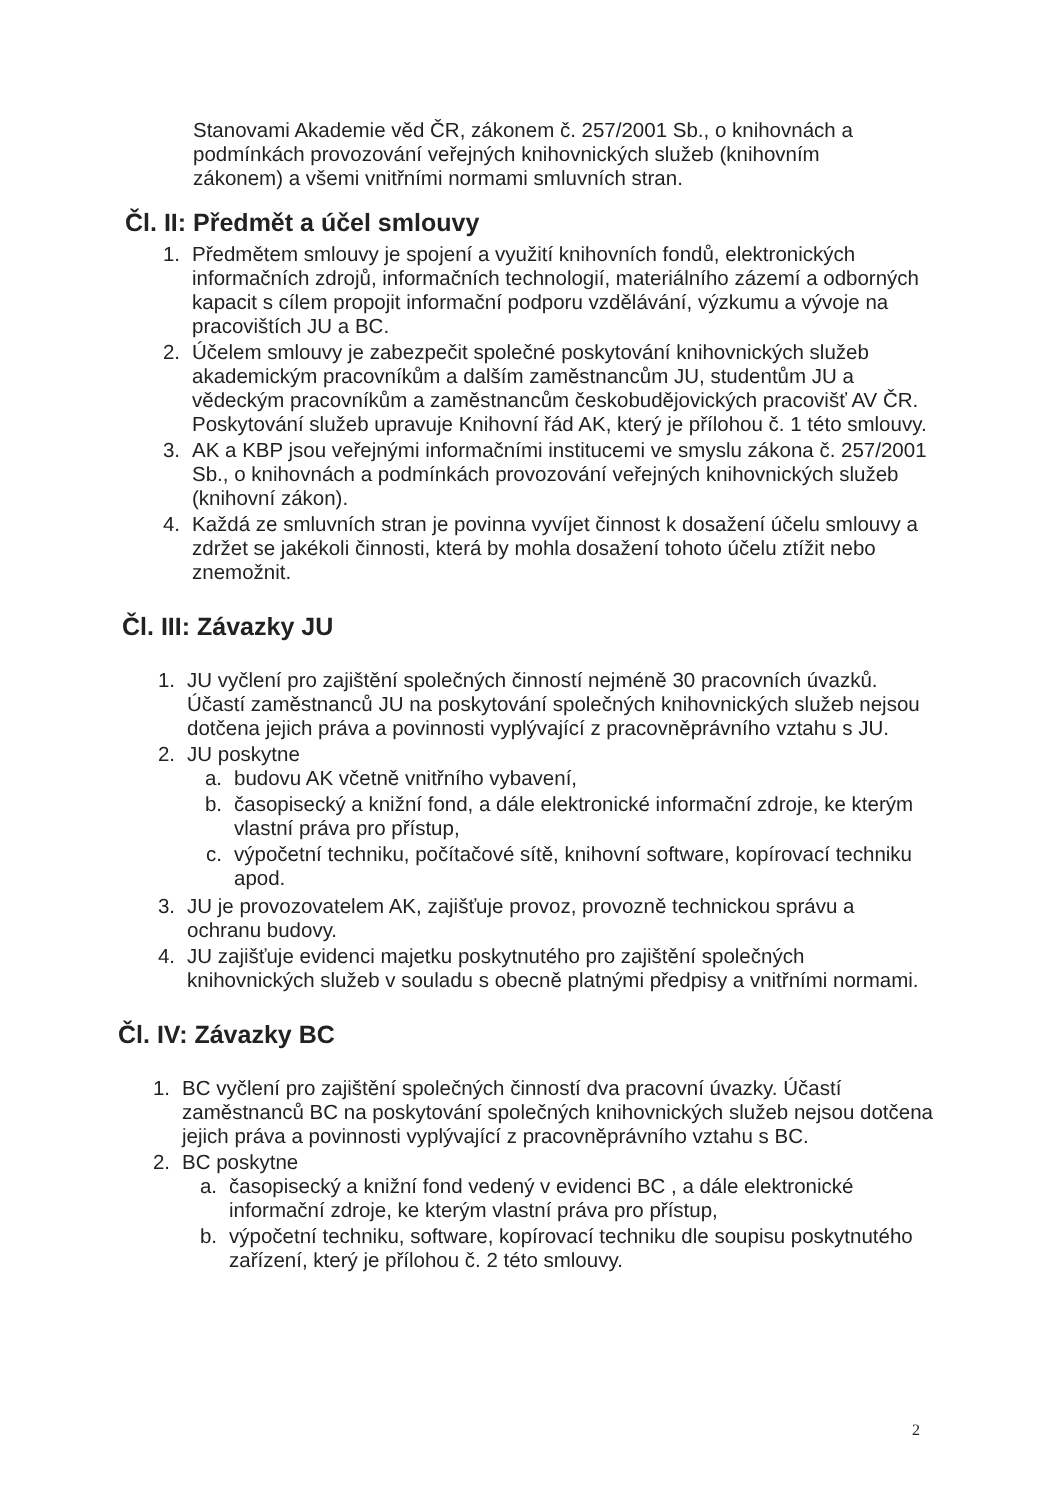Stanovami Akademie věd ČR, zákonem č. 257/2001 Sb., o knihovnách a podmínkách provozování veřejných knihovnických služeb (knihovním zákonem) a všemi vnitřními normami smluvních stran.
Čl. II: Předmět a účel smlouvy
1. Předmětem smlouvy je spojení a využití knihovních fondů, elektronických informačních zdrojů, informačních technologií, materiálního zázemí a odborných kapacit s cílem propojit informační podporu vzdělávání, výzkumu a vývoje na pracovištích JU a BC.
2. Účelem smlouvy je zabezpečit společné poskytování knihovnických služeb akademickým pracovníkům a dalším zaměstnancům JU, studentům JU a vědeckým pracovníkům a zaměstnancům českobudějovických pracovišť AV ČR. Poskytování služeb upravuje Knihovní řád AK, který je přílohou č. 1 této smlouvy.
3. AK a KBP jsou veřejnými informačními institucemi ve smyslu zákona č. 257/2001 Sb., o knihovnách a podmínkách provozování veřejných knihovnických služeb (knihovní zákon).
4. Každá ze smluvních stran je povinna vyvíjet činnost k dosažení účelu smlouvy a zdržet se jakékoli činnosti, která by mohla dosažení tohoto účelu ztížit nebo znemožnit.
Čl. III: Závazky JU
1. JU vyčlení pro zajištění společných činností nejméně 30 pracovních úvazků. Účastí zaměstnanců JU na poskytování společných knihovnických služeb nejsou dotčena jejich práva a povinnosti vyplývající z pracovněprávního vztahu s JU.
2. JU poskytne
a. budovu AK včetně vnitřního vybavení,
b. časopisecký a knižní fond, a dále elektronické informační zdroje, ke kterým vlastní práva pro přístup,
c. výpočetní techniku, počítačové sítě, knihovní software, kopírovací techniku apod.
3. JU je provozovatelem AK, zajišťuje provoz, provozně technickou správu a ochranu budovy.
4. JU zajišťuje evidenci majetku poskytnutého pro zajištění společných knihovnických služeb v souladu s obecně platnými předpisy a vnitřními normami.
Čl. IV: Závazky BC
1. BC vyčlení pro zajištění společných činností dva pracovní úvazky. Účastí zaměstnanců BC na poskytování společných knihovnických služeb nejsou dotčena jejich práva a povinnosti vyplývající z pracovněprávního vztahu s BC.
2. BC poskytne
a. časopisecký a knižní fond vedený v evidenci BC , a dále elektronické informační zdroje, ke kterým vlastní práva pro přístup,
b. výpočetní techniku, software, kopírovací techniku dle soupisu poskytnutého zařízení, který je přílohou č. 2 této smlouvy.
2